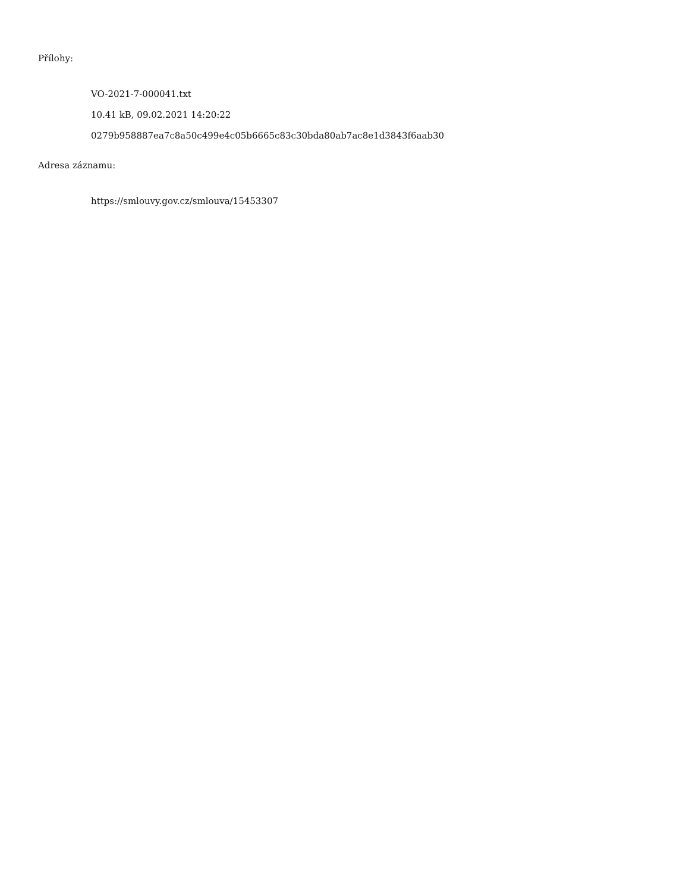Přílohy:
VO-2021-7-000041.txt
10.41 kB, 09.02.2021 14:20:22
0279b958887ea7c8a50c499e4c05b6665c83c30bda80ab7ac8e1d3843f6aab30
Adresa záznamu:
https://smlouvy.gov.cz/smlouva/15453307